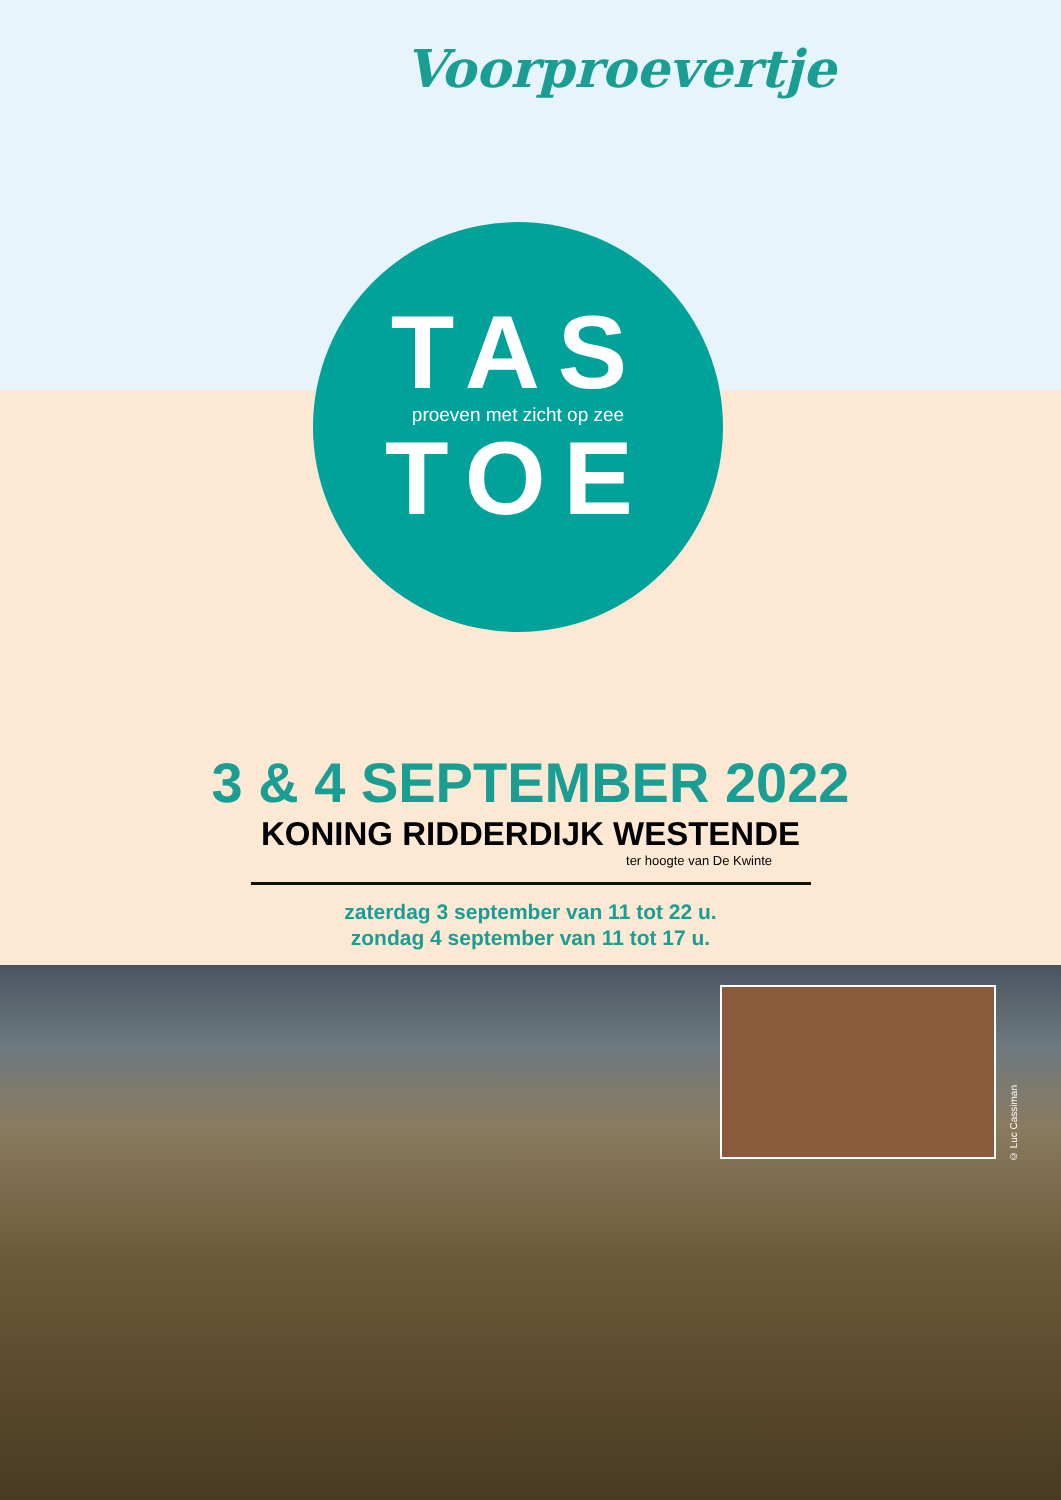Voorproevertje
TAS
proeven met zicht op zee
TOE
3 & 4 SEPTEMBER 2022
KONING RIDDERDIJK WESTENDE
ter hoogte van De Kwinte
zaterdag 3 september van 11 tot 22 u.
zondag 4 september van 11 tot 17 u.
© Luc Cassiman